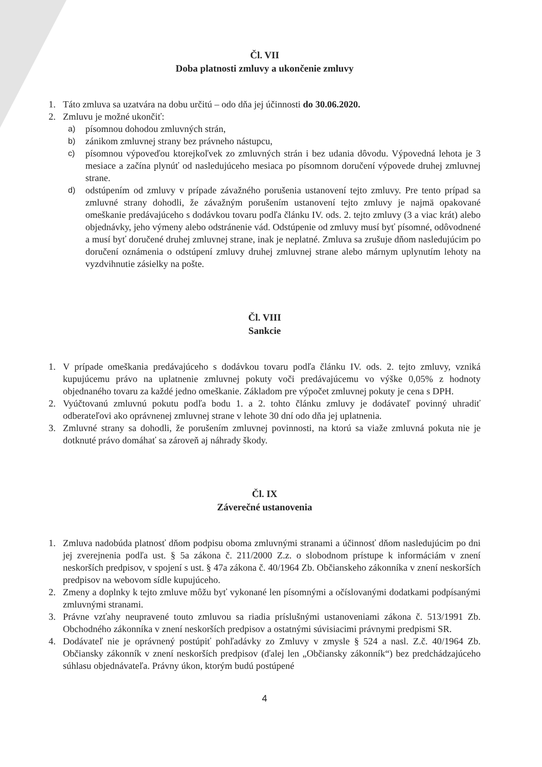Čl. VII
Doba platnosti zmluvy a ukončenie zmluvy
1. Táto zmluva sa uzatvára na dobu určitú – odo dňa jej účinnosti do 30.06.2020.
2. Zmluvu je možné ukončiť:
a) písomnou dohodou zmluvných strán,
b) zánikom zmluvnej strany bez právneho nástupcu,
c) písomnou výpoveďou ktorejkoľvek zo zmluvných strán i bez udania dôvodu. Výpovedná lehota je 3 mesiace a začína plynúť od nasledujúceho mesiaca po písomnom doručení výpovede druhej zmluvnej strane.
d) odstúpením od zmluvy v prípade závažného porušenia ustanovení tejto zmluvy. Pre tento prípad sa zmluvné strany dohodli, že závažným porušením ustanovení tejto zmluvy je najmä opakované omeškanie predávajúceho s dodávkou tovaru podľa článku IV. ods. 2. tejto zmluvy (3 a viac krát) alebo objednávky, jeho výmeny alebo odstránenie vád. Odstúpenie od zmluvy musí byť písomné, odôvodnené a musí byť doručené druhej zmluvnej strane, inak je neplatné. Zmluva sa zrušuje dňom nasledujúcim po doručení oznámenia o odstúpení zmluvy druhej zmluvnej strane alebo márnym uplynutím lehoty na vyzdvihnutie zásielky na pošte.
Čl. VIII
Sankcie
1. V prípade omeškania predávajúceho s dodávkou tovaru podľa článku IV. ods. 2. tejto zmluvy, vzniká kupujúcemu právo na uplatnenie zmluvnej pokuty voči predávajúcemu vo výške 0,05% z hodnoty objednaného tovaru za každé jedno omeškanie. Základom pre výpočet zmluvnej pokuty je cena s DPH.
2. Vyúčtovanú zmluvnú pokutu podľa bodu 1. a 2. tohto článku zmluvy je dodávateľ povinný uhradiť odberateľovi ako oprávnenej zmluvnej strane v lehote 30 dní odo dňa jej uplatnenia.
3. Zmluvné strany sa dohodli, že porušením zmluvnej povinnosti, na ktorú sa viaže zmluvná pokuta nie je dotknuté právo domáhať sa zároveň aj náhrady škody.
Čl. IX
Záverečné ustanovenia
1. Zmluva nadobúda platnosť dňom podpisu oboma zmluvnými stranami a účinnosť dňom nasledujúcim po dni jej zverejnenia podľa ust. § 5a zákona č. 211/2000 Z.z. o slobodnom prístupe k informáciám v znení neskorších predpisov, v spojení s ust. § 47a zákona č. 40/1964 Zb. Občianskeho zákonníka v znení neskorších predpisov na webovom sídle kupujúceho.
2. Zmeny a doplnky k tejto zmluve môžu byť vykonané len písomnými a očíslovanými dodatkami podpísanými zmluvnými stranami.
3. Právne vzťahy neupravené touto zmluvou sa riadia príslušnými ustanoveniami zákona č. 513/1991 Zb. Obchodného zákonníka v znení neskorších predpisov a ostatnými súvisiacimi právnymi predpismi SR.
4. Dodávateľ nie je oprávnený postúpiť pohľadávky zo Zmluvy v zmysle § 524 a nasl. Z.č. 40/1964 Zb. Občiansky zákonník v znení neskorších predpisov (ďalej len „Občiansky zákonník“) bez predchádzajúceho súhlasu objednávateľa. Právny úkon, ktorým budú postúpené
4